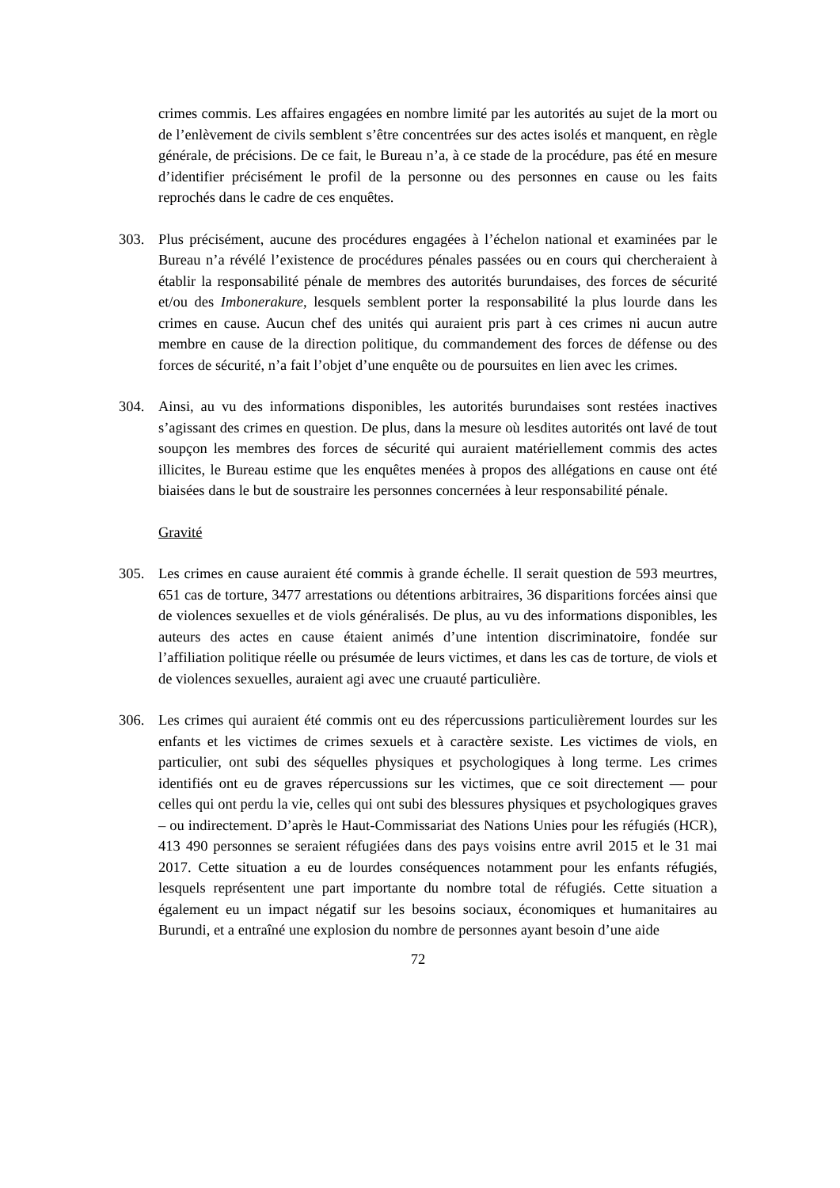crimes commis. Les affaires engagées en nombre limité par les autorités au sujet de la mort ou de l’enlèvement de civils semblent s’être concentrées sur des actes isolés et manquent, en règle générale, de précisions. De ce fait, le Bureau n’a, à ce stade de la procédure, pas été en mesure d’identifier précisément le profil de la personne ou des personnes en cause ou les faits reprochés dans le cadre de ces enquêtes.
303. Plus précisément, aucune des procédures engagées à l’échelon national et examinées par le Bureau n’a révélé l’existence de procédures pénales passées ou en cours qui chercheraient à établir la responsabilité pénale de membres des autorités burundaises, des forces de sécurité et/ou des Imbonerakure, lesquels semblent porter la responsabilité la plus lourde dans les crimes en cause. Aucun chef des unités qui auraient pris part à ces crimes ni aucun autre membre en cause de la direction politique, du commandement des forces de défense ou des forces de sécurité, n’a fait l’objet d’une enquête ou de poursuites en lien avec les crimes.
304. Ainsi, au vu des informations disponibles, les autorités burundaises sont restées inactives s’agissant des crimes en question. De plus, dans la mesure où lesdites autorités ont lavé de tout soupçon les membres des forces de sécurité qui auraient matériellement commis des actes illicites, le Bureau estime que les enquêtes menées à propos des allégations en cause ont été biaisées dans le but de soustraire les personnes concernées à leur responsabilité pénale.
Gravité
305. Les crimes en cause auraient été commis à grande échelle. Il serait question de 593 meurtres, 651 cas de torture, 3477 arrestations ou détentions arbitraires, 36 disparitions forcées ainsi que de violences sexuelles et de viols généralisés. De plus, au vu des informations disponibles, les auteurs des actes en cause étaient animés d’une intention discriminatoire, fondée sur l’affiliation politique réelle ou présumée de leurs victimes, et dans les cas de torture, de viols et de violences sexuelles, auraient agi avec une cruauté particulière.
306. Les crimes qui auraient été commis ont eu des répercussions particulièrement lourdes sur les enfants et les victimes de crimes sexuels et à caractère sexiste. Les victimes de viols, en particulier, ont subi des séquelles physiques et psychologiques à long terme. Les crimes identifiés ont eu de graves répercussions sur les victimes, que ce soit directement — pour celles qui ont perdu la vie, celles qui ont subi des blessures physiques et psychologiques graves – ou indirectement. D’après le Haut-Commissariat des Nations Unies pour les réfugiés (HCR), 413 490 personnes se seraient réfugiées dans des pays voisins entre avril 2015 et le 31 mai 2017. Cette situation a eu de lourdes conséquences notamment pour les enfants réfugiés, lesquels représentent une part importante du nombre total de réfugiés. Cette situation a également eu un impact négatif sur les besoins sociaux, économiques et humanitaires au Burundi, et a entraîné une explosion du nombre de personnes ayant besoin d’une aide
72